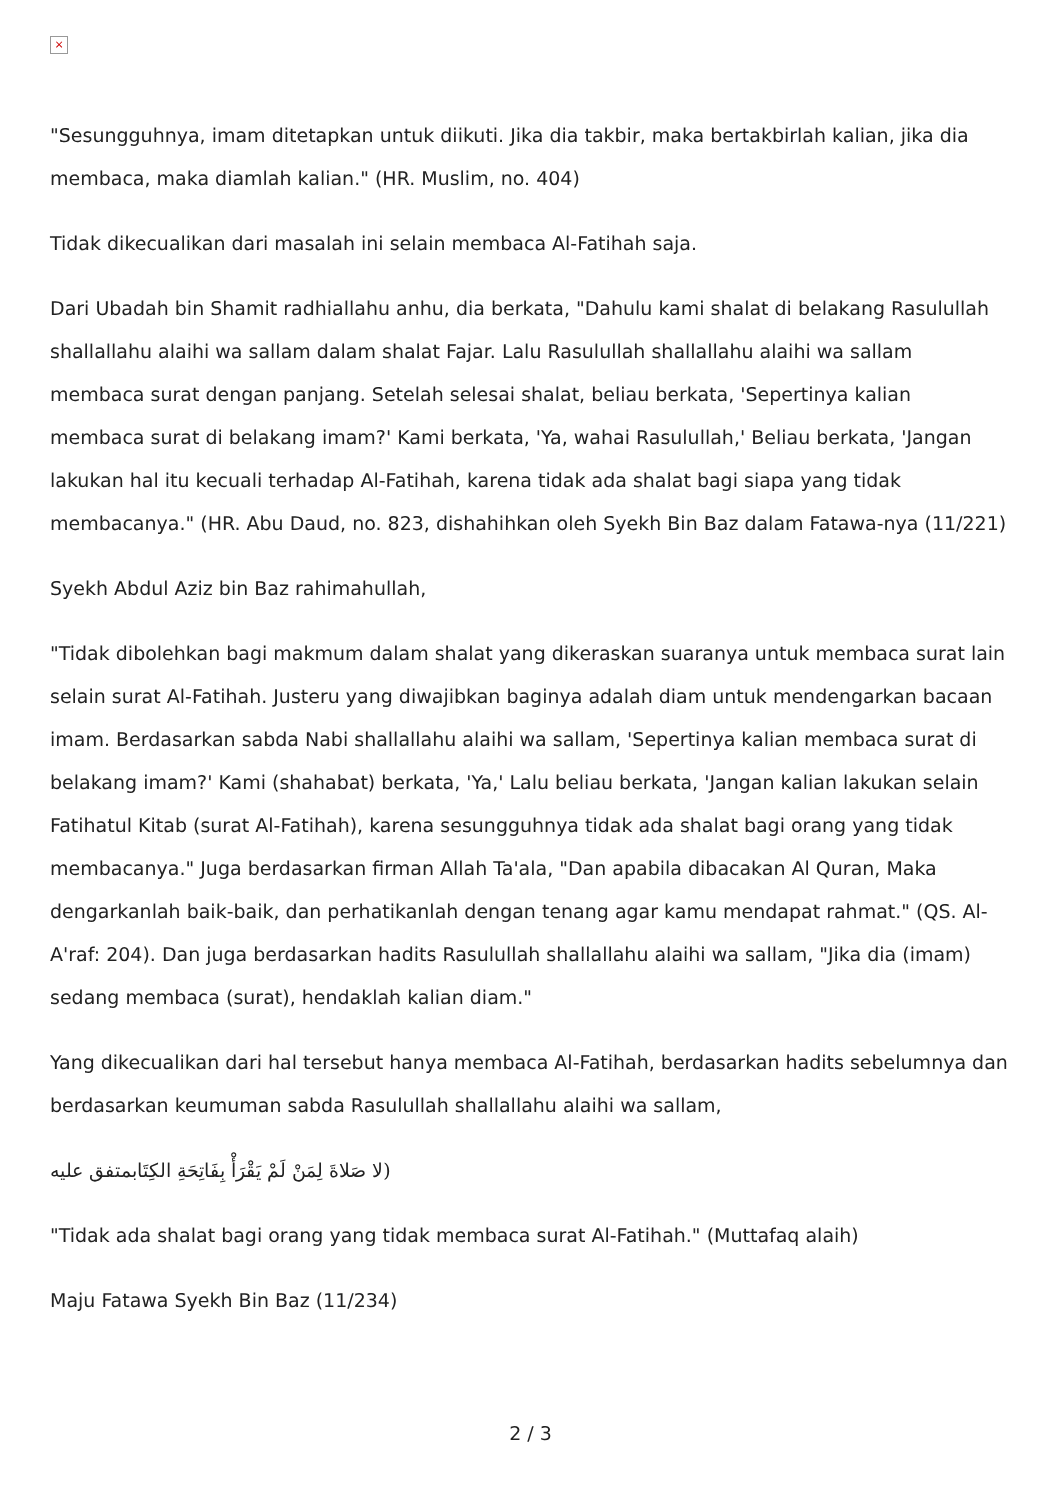×
"Sesungguhnya, imam ditetapkan untuk diikuti. Jika dia takbir, maka bertakbirlah kalian, jika dia membaca, maka diamlah kalian." (HR. Muslim, no. 404)
Tidak dikecualikan dari masalah ini selain membaca Al-Fatihah saja.
Dari Ubadah bin Shamit radhiallahu anhu, dia berkata, "Dahulu kami shalat di belakang Rasulullah shallallahu alaihi wa sallam dalam shalat Fajar. Lalu Rasulullah shallallahu alaihi wa sallam membaca surat dengan panjang. Setelah selesai shalat, beliau berkata, 'Sepertinya kalian membaca surat di belakang imam?' Kami berkata, 'Ya, wahai Rasulullah,' Beliau berkata, 'Jangan lakukan hal itu kecuali terhadap Al-Fatihah, karena tidak ada shalat bagi siapa yang tidak membacanya." (HR. Abu Daud, no. 823, dishahihkan oleh Syekh Bin Baz dalam Fatawa-nya (11/221)
Syekh Abdul Aziz bin Baz rahimahullah,
"Tidak dibolehkan bagi makmum dalam shalat yang dikeraskan suaranya untuk membaca surat lain selain surat Al-Fatihah. Justeru yang diwajibkan baginya adalah diam untuk mendengarkan bacaan imam. Berdasarkan sabda Nabi shallallahu alaihi wa sallam, 'Sepertinya kalian membaca surat di belakang imam?' Kami (shahabat) berkata, 'Ya,' Lalu beliau berkata, 'Jangan kalian lakukan selain Fatihatul Kitab (surat Al-Fatihah), karena sesungguhnya tidak ada shalat bagi orang yang tidak membacanya." Juga berdasarkan firman Allah Ta'ala, "Dan apabila dibacakan Al Quran, Maka dengarkanlah baik-baik, dan perhatikanlah dengan tenang agar kamu mendapat rahmat." (QS. Al-A'raf: 204). Dan juga berdasarkan hadits Rasulullah shallallahu alaihi wa sallam, "Jika dia (imam) sedang membaca (surat), hendaklah kalian diam."
Yang dikecualikan dari hal tersebut hanya membaca Al-Fatihah, berdasarkan hadits sebelumnya dan berdasarkan keumuman sabda Rasulullah shallallahu alaihi wa sallam,
(لا صَلاةَ لِمَنْ لَمْ يَقْرَأْ بِفَاتِحَةِ الكِتَابمتفق عليه
"Tidak ada shalat bagi orang yang tidak membaca surat Al-Fatihah." (Muttafaq alaih)
Maju Fatawa Syekh Bin Baz (11/234)
2 / 3